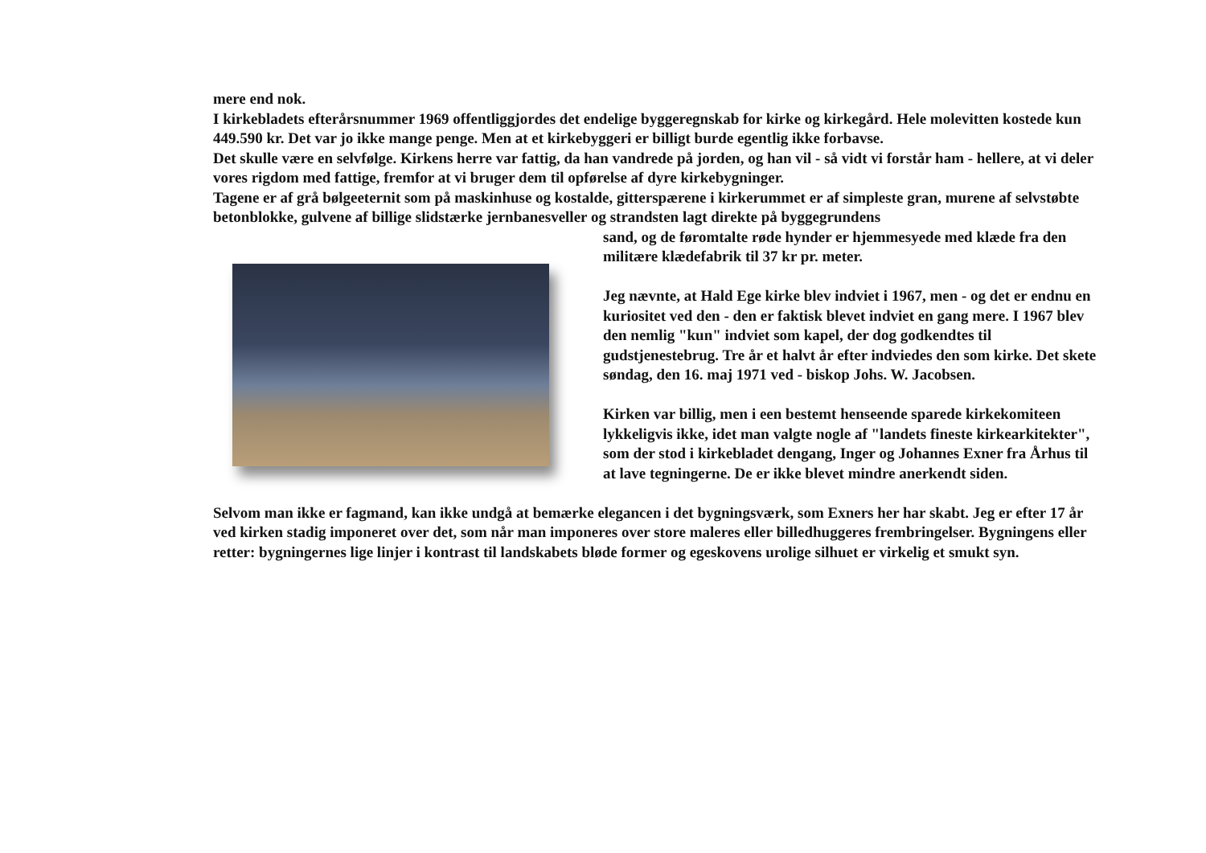mere end nok.
I kirkebladets efterårsnummer 1969 offentliggjordes det endelige byggeregnskab for kirke og kirkegård. Hele molevitten kostede kun 449.590 kr. Det var jo ikke mange penge. Men at et kirkebyggeri er billigt burde egentlig ikke forbavse.
Det skulle være en selvfølge. Kirkens herre var fattig, da han vandrede på jorden, og han vil - så vidt vi forstår ham - hellere, at vi deler vores rigdom med fattige, fremfor at vi bruger dem til opførelse af dyre kirkebygninger.
Tagene er af grå bølgeeternit som på maskinhuse og kostalde, gitterspærene i kirkerummet er af simpleste gran, murene af selvstøbte betonblokke, gulvene af billige slidstærke jernbanesveller og strandsten lagt direkte på byggegrundens
sand, og de føromtalte røde hynder er hjemmesyede med klæde fra den militære klædefabrik til 37 kr pr. meter.
Jeg nævnte, at Hald Ege kirke blev indviet i 1967, men - og det er endnu en kuriositet ved den - den er faktisk blevet indviet en gang mere. I 1967 blev den nemlig "kun" indviet som kapel, der dog godkendtes til gudstjenestebrug. Tre år et halvt år efter indviedes den som kirke. Det skete søndag, den 16. maj 1971 ved - biskop Johs. W. Jacobsen.
Kirken var billig, men i een bestemt henseende sparede kirkekomiteen lykkeligvis ikke, idet man valgte nogle af "landets fineste kirkearkitekter", som der stod i kirkebladet dengang, Inger og Johannes Exner fra Århus til at lave tegningerne. De er ikke blevet mindre anerkendt siden.
Selvom man ikke er fagmand, kan ikke undgå at bemærke elegancen i det bygningsværk, som Exners her har skabt. Jeg er efter 17 år ved kirken stadig imponeret over det, som når man imponeres over store maleres eller billedhuggeres frembringelser. Bygningens eller retter: bygningernes lige linjer i kontrast til landskabets bløde former og egeskovens urolige silhuet er virkelig et smukt syn.